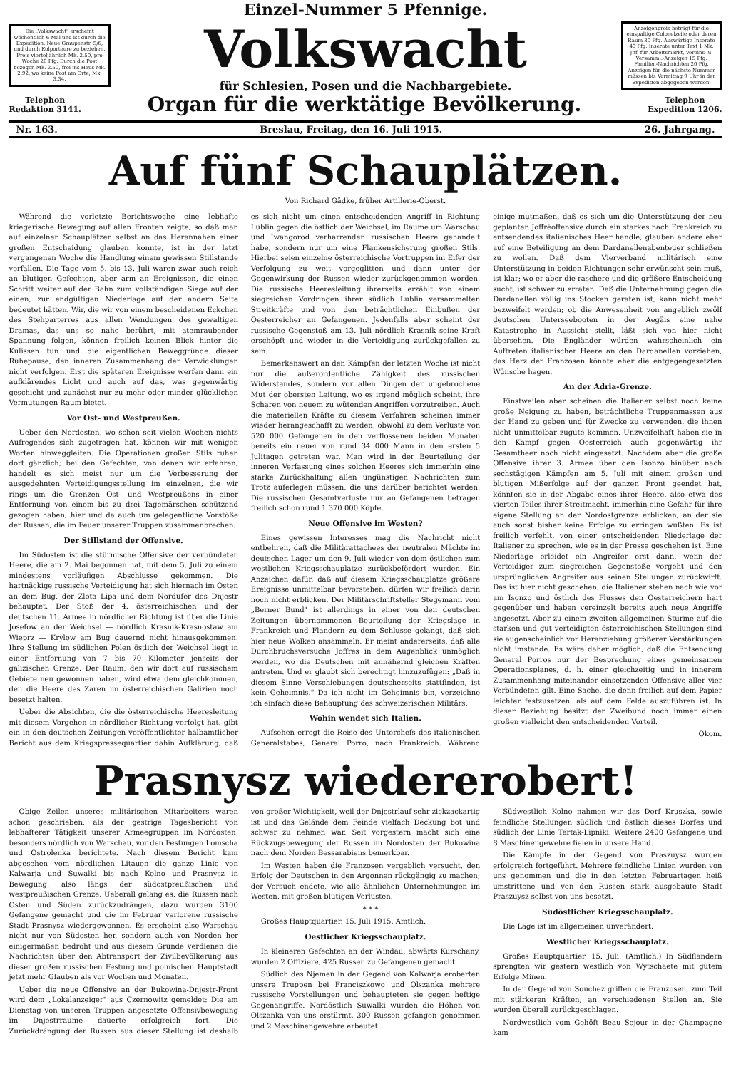Einzel-Nummer 5 Pfennige.
Die „Volkswacht" erscheint wöchentlich 6 Mal und ist durch die Expedition, Neue Graupenstr. 5/6, und durch Kolporteure zu beziehen. Preis vierteljährlich Mk. 2.50, pro Woche 20 Pfg. Durch die Post bezogen Mk. 2.50, frei ins Haus Mk. 2.92, wo keine Post am Orte, Mk. 3.34.
Volkswacht
für Schlesien, Posen und die Nachbargebiete.
Anzeigenpreis beträgt für die einspaltige Colonelzeile oder deren Raum 30 Pfg. Auswärtige Inserate 40 Pfg. Inserate unter Text 1 Mk. Jnf. für Arbeitsmarkt, Vereins- u. Versamml.-Anzeigen 15 Pfg. Familien-Nachrichten 20 Pfg. Anzeigen für die nächste Nummer müssen bis Vormittag 9 Uhr in der Expedition abgegeben werden.
Telephon
Redaktion 3141. Organ für die werktätige Bevölkerung. Telephon
Expedition 1206.
Nr. 163. Breslau, Freitag, den 16. Juli 1915. 26. Jahrgang.
Auf fünf Schauplätzen.
Von Richard Gädke, früher Artillerie-Oberst.
Während die vorletzte Berichtswoche eine lebhafte kriegerische Bewegung auf allen Fronten zeigte, so daß man auf einzelnen Schauplätzen selbst an das Herannahen einer großen Entscheidung glauben konnte, ist in der letzt vergangenen Woche die Handlung einem gewissen Stillstande verfallen. Die Tage vom 5. bis 13. Juli waren zwar auch reich an blutigen Gefechten, aber arm an Ereignissen, die einen Schritt weiter auf der Bahn zum vollständigen Siege auf der einen, zur endgültigen Niederlage auf der andern Seite bedeutet hätten. Wir, die wir von einem bescheidenen Eckchen des Stehparterres aus allen Wendungen des gewaltigen Dramas, das uns so nahe berührt, mit atemraubender Spannung folgen, können freilich keinen Blick hinter die Kulissen tun und die eigentlichen Beweggründe dieser Ruhepause, den inneren Zusammenhang der Verwicklungen nicht verfolgen. Erst die späteren Ereignisse werfen dann ein aufklärendes Licht und auch auf das, was gegenwärtig geschieht und zunächst nur zu mehr oder minder glücklichen Vermutungen Raum bietet.
Vor Ost- und Westpreußen.
Ueber den Nordosten, wo schon seit vielen Wochen nichts Aufregendes sich zugetragen hat, können wir mit wenigen Worten hinweggleiten. Die Operationen großen Stils ruhen dort gänzlich; bei den Gefechten, von denen wir erfahren, handelt es sich meist nur um die Verbesserung der ausgedehnten Verteidigungsstellung im einzelnen, die wir rings um die Grenzen Ost- und Westpreußens in einer Entfernung von einem bis zu drei Tagemärschen schützend gezogen haben; hier und da auch um gelegentliche Vorstöße der Russen, die im Feuer unserer Truppen zusammenbrechen.
Der Stillstand der Offensive.
Im Südosten ist die stürmische Offensive der verbündeten Heere, die am 2. Mai begonnen hat, mit dem 5. Juli zu einem mindestens vorläufigen Abschlusse gekommen. Die hartnäckige russische Verteidigung hat sich hiernach im Osten an dem Bug, der Zlota Lipa und dem Nordufer des Dnjestr behauptet. Der Stoß der 4. österreichischen und der deutschen 11. Armee in nördlicher Richtung ist über die Linie Josefow an der Weichsel — nördlich Krasnik-Krasnostaw am Wieprz — Krylow am Bug dauernd nicht hinausgekommen. Ihre Stellung im südlichen Polen östlich der Weichsel liegt in einer Entfernung von 7 bis 70 Kilometer jenseits der galizischen Grenze. Der Raum, den wir dort auf russischem Gebiete neu gewonnen haben, wird etwa dem gleichkommen, den die Heere des Zaren im österreichischen Galizien noch besetzt halten.
Ueber die Absichten, die die österreichische Heeresleitung mit diesem Vorgehen in nördlicher Richtung verfolgt hat, gibt ein in den deutschen Zeitungen veröffentlichter halbamtlicher Bericht aus dem Kriegspressequartier dahin Aufklärung, daß es sich nicht um einen entscheidenden Angriff in Richtung Lublin gegen die östlich der Weichsel, im Raume um Warschau und Iwangorod verharrenden russischen Heere gehandelt habe, sondern nur um eine Flankensicherung großen Stils. Hierbei seien einzelne österreichische Vortruppen im Eifer der Verfolgung zu weit vorgeglitten und dann unter der Gegenwirkung der Russen wieder zurückgenommen worden. Die russische Heeresleitung ihrerseits erzählt von einem siegreichen Vordringen ihrer südlich Lublin versammelten Streitkräfte und von den beträchtlichen Einbußen der Oesterreicher an Gefangenen. Jedenfalls aber scheint der russische Gegenstoß am 13. Juli nördlich Krasnik seine Kraft erschöpft und wieder in die Verteidigung zurückgefallen zu sein.
Bemerkenswert an den Kämpfen der letzten Woche ist nicht nur die außerordentliche Zähigkeit des russischen Widerstandes, sondern vor allen Dingen der ungebrochene Mut der obersten Leitung, wo es irgend möglich scheint, ihre Scharen von neuem zu wütenden Angriffen vorzutreiben. Auch die materiellen Kräfte zu diesem Verfahren scheinen immer wieder herangeschafft zu werden, obwohl zu dem Verluste von 520 000 Gefangenen in den verflossenen beiden Monaten bereits ein neuer von rund 34 000 Mann in den ersten 5 Julitagen getreten war. Man wird in der Beurteilung der inneren Verfassung eines solchen Heeres sich immerhin eine starke Zurückhaltung allen ungünstigen Nachrichten zum Trotz auferlegen müssen, die uns darüber berichtet werden. Die russischen Gesamtverluste nur an Gefangenen betragen freilich schon rund 1 370 000 Köpfe.
Neue Offensive im Westen?
Eines gewissen Interesses mag die Nachricht nicht entbehren, daß die Militärattachees der neutralen Mächte im deutschen Lager um den 9. Juli wieder von dem östlichen zum westlichen Kriegsschauplatze zurückbefördert wurden. Ein Anzeichen dafür, daß auf diesem Kriegsschauplatze größere Ereignisse unmittelbar bevorstehen, dürfen wir freilich darin noch nicht erblicken. Der Militärschriftsteller Stegemann vom „Berner Bund" ist allerdings in einer von den deutschen Zeitungen übernommenen Beurteilung der Kriegslage in Frankreich und Flandern zu dem Schlusse gelangt, daß sich hier neue Wolken ansammeln. Er meint andererseits, daß alle Durchbruchsversuche Joffres in dem Augenblick unmöglich werden, wo die Deutschen mit annähernd gleichen Kräften antreten. Und er glaubt sich berechtigt hinzuzufügen: „Daß in diesem Sinne Verschiebungen deutscherseits stattfinden, ist kein Geheimnis." Da ich nicht im Geheimnis bin, verzeichne ich einfach diese Behauptung des schweizerischen Militärs.
Wohin wendet sich Italien.
Aufsehen erregt die Reise des Unterchefs des italienischen Generalstabes, General Porro, nach Frankreich. Während einige mutmaßen, daß es sich um die Unterstützung der neu geplanten Joffréoffensive durch ein starkes nach Frankreich zu entsendendes italienisches Heer handle, glauben andere eher auf eine Beteiligung an dem Dardanellenabenteuer schließen zu wollen. Daß dem Vierverband militärisch eine Unterstützung in beiden Richtungen sehr erwünscht sein muß, ist klar; wo er aber die raschere und die größere Entscheidung sucht, ist schwer zu erraten. Daß die Unternehmung gegen die Dardanellen völlig ins Stocken geraten ist, kann nicht mehr bezweifelt werden; ob die Anwesenheit von angeblich zwölf deutschen Unterseebooten in der Aegäis eine nahe Katastrophe in Aussicht stellt, läßt sich von hier nicht übersehen. Die Engländer würden wahrscheinlich ein Auftreten italienischer Heere an den Dardanellen vorziehen, das Herz der Franzosen könnte eher die entgegengesetzten Wünsche hegen.
An der Adria-Grenze.
Einstweilen aber scheinen die Italiener selbst noch keine große Neigung zu haben, beträchtliche Truppenmassen aus der Hand zu geben und für Zwecke zu verwenden, die ihnen nicht unmittelbar zugute kommen. Unzweifelhaft haben sie in den Kampf gegen Oesterreich auch gegenwärtig ihr Gesamtheer noch nicht eingesetzt. Nachdem aber die große Offensive ihrer 3. Armee über den Isonzo hinüber nach sechstägigen Kämpfen am 5. Juli mit einem großen und blutigen Mißerfolge auf der ganzen Front geendet hat, könnten sie in der Abgabe eines ihrer Heere, also etwa des vierten Teiles ihrer Streitmacht, immerhin eine Gefahr für ihre eigene Stellung an der Nordostgrenze erblicken, an der sie auch sonst bisher keine Erfolge zu erringen wußten. Es ist freilich verfehlt, von einer entscheidenden Niederlage der Italiener zu sprechen, wie es in der Presse geschehen ist. Eine Niederlage erleidet ein Angreifer erst dann, wenn der Verteidiger zum siegreichen Gegenstoße vorgeht und den ursprünglichen Angreifer aus seinen Stellungen zurückwirft. Das ist hier nicht geschehen, die Italiener stehen nach wie vor am Isonzo und östlich des Flusses den Oesterreichern hart gegenüber und haben vereinzelt bereits auch neue Angriffe angesetzt. Aber zu einem zweiten allgemeinen Sturme auf die starken und gut verteidigten österreichischen Stellungen sind sie augenscheinlich vor Heranziehung größerer Verstärkungen nicht imstande. Es wäre daher möglich, daß die Entsendung General Porros nur der Besprechung eines gemeinsamen Operationsplanes, d. h. einer gleichzeitig und in innerem Zusammenhang miteinander einsetzenden Offensive aller vier Verbündeten gilt. Eine Sache, die denn freilich auf dem Papier leichter festzusetzen, als auf dem Felde auszuführen ist. In dieser Beziehung besitzt der Zweibund noch immer einen großen vielleicht den entscheidenden Vorteil.
Okom.
Prasnysz wiedererobert!
Obige Zeilen unseres militärischen Mitarbeiters waren schon geschrieben, als der gestrige Tagesbericht von lebhafterer Tätigkeit unserer Armeegruppen im Nordosten, besonders nördlich von Warschau, vor den Festungen Lomscha und Ostrolenka berichtete. Nach diesem Bericht kam abgesehen vom nördlichen Litauen die ganze Linie von Kalwarja und Suwalki bis nach Kolno und Prasnysz in Bewegung, also längs der südostpreußischen und westpreußischen Grenze. Ueberall gelang es, die Russen nach Osten und Süden zurückzudrängen, dazu wurden 3100 Gefangene gemacht und die im Februar verlorene russische Stadt Prasnysz wiedergewonnen. Es erscheint also Warschau nicht nur von Südosten her, sondern auch von Norden her einigermaßen bedroht und aus diesem Grunde verdienen die Nachrichten über den Abtransport der Zivilbevölkerung aus dieser großen russischen Festung und polnischen Hauptstadt jetzt mehr Glauben als vor Wochen und Monaten.
Ueber die neue Offensive an der Bukowina-Dnjestr-Front wird dem „Lokalanzeiger" aus Czernowitz gemeldet: Die am Dienstag von unseren Truppen angesetzte Offensivbewegung im Dnjestrraume dauerte erfolgreich fort. Die Zurückdrängung der Russen aus dieser Stellung ist deshalb von großer Wichtigkeit, weil der Dnjestrlauf sehr zickzackartig ist und das Gelände dem Feinde vielfach Deckung bot und schwer zu nehmen war. Seit vorgestern macht sich eine Rückzugsbewegung der Russen im Nordosten der Bukowina nach dem Norden Bessarabiens bemerkbar.
Im Westen haben die Franzosen vergeblich versucht, den Erfolg der Deutschen in den Argonnen rückgängig zu machen; der Versuch endete, wie alle ähnlichen Unternehmungen im Westen, mit großen blutigen Verlusten.
* * *
Großes Hauptquartier, 15. Juli 1915. Amtlich.
Oestlicher Kriegsschauplatz.
In kleineren Gefechten an der Windau, abwärts Kurschany, wurden 2 Offiziere, 425 Russen zu Gefangenen gemacht.
Südlich des Njemen in der Gegend von Kalwarja eroberten unsere Truppen bei Franciszkowo und Olszanka mehrere russische Vorstellungen und behaupteten sie gegen heftige Gegenangriffe. Nordöstlich Suwalki wurden die Höhen von Olszanka von uns erstürmt. 300 Russen gefangen genommen und 2 Maschinengewehre erbeutet.
Südwestlich Kolno nahmen wir das Dorf Kruszka, sowie feindliche Stellungen südlich und östlich dieses Dorfes und südlich der Linie Tartak-Lipniki. Weitere 2400 Gefangene und 8 Maschinengewehre fielen in unsere Hand.
Die Kämpfe in der Gegend von Praszuysz wurden erfolgreich fortgeführt. Mehrere feindliche Linien wurden von uns genommen und die in den letzten Februartagen heiß umstrittene und von den Russen stark ausgebaute Stadt Praszuysz selbst von uns besetzt.
Südöstlicher Kriegsschauplatz.
Die Lage ist im allgemeinen unverändert.
Westlicher Kriegsschauplatz.
Großes Hauptquartier, 15. Juli. (Amtlich.) In Südflandern sprengten wir gestern westlich von Wytschaete mit gutem Erfolge Minen.
In der Gegend von Souchez griffen die Franzosen, zum Teil mit stärkeren Kräften, an verschiedenen Stellen an. Sie wurden überall zurückgeschlagen.
Nordwestlich vom Gehöft Beau Sejour in der Champagne kam